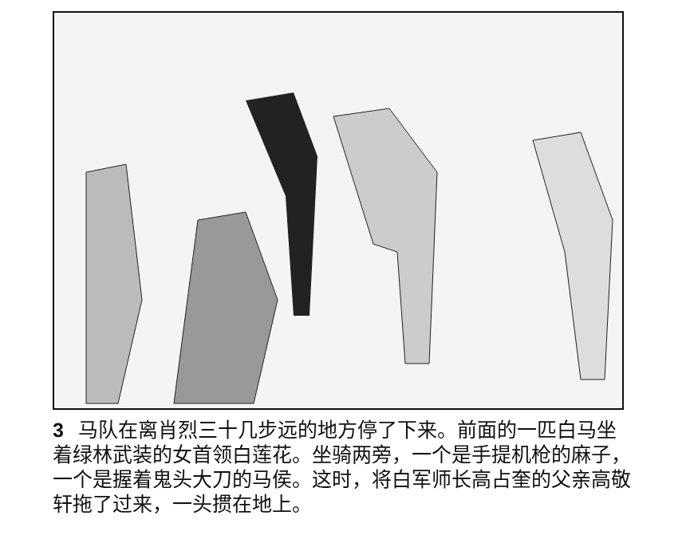3 马队在离肖烈三十几步远的地方停了下来。前面的一匹白马坐着绿林武装的女首领白莲花。坐骑两旁，一个是手提机枪的麻子，一个是握着鬼头大刀的马侯。这时，将白军师长高占奎的父亲高敬轩拖了过来，一头掼在地上。